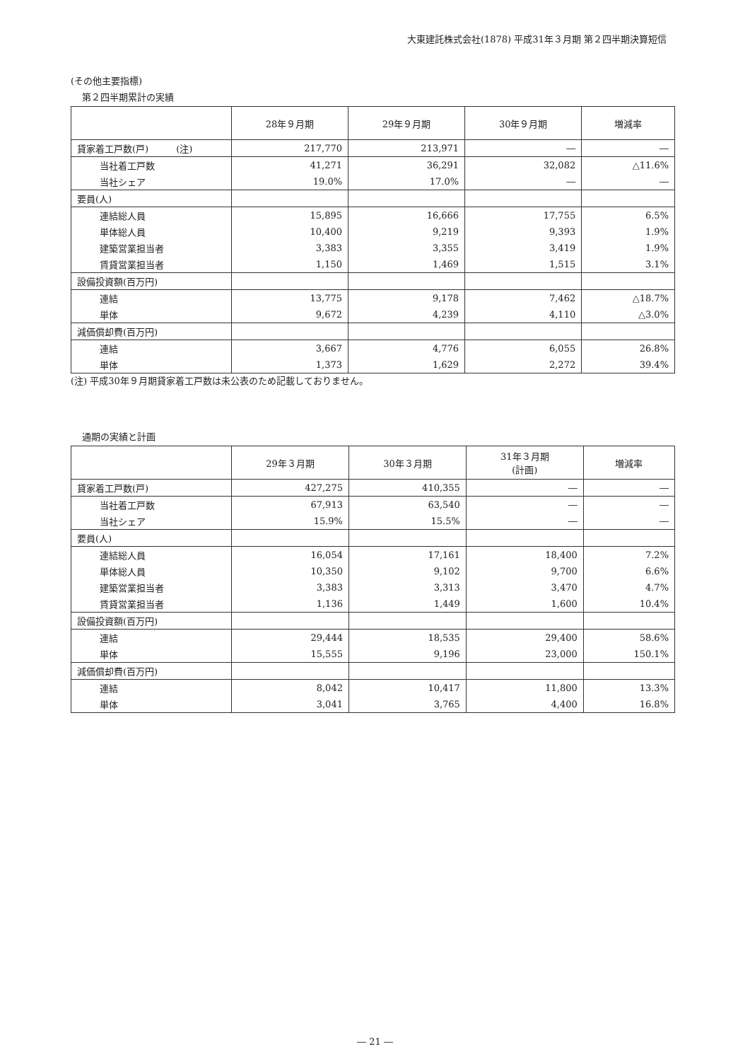大東建託株式会社(1878) 平成31年３月期 第２四半期決算短信
(その他主要指標)
第２四半期累計の実績
| | 28年９月期 | 29年９月期 | 30年９月期 | 増減率 |
| --- | --- | --- | --- | --- |
| 貸家着工戸数(戸) (注) | 217,770 | 213,971 | ― | ― |
| 当社着工戸数 | 41,271 | 36,291 | 32,082 | △11.6% |
| 当社シェア | 19.0% | 17.0% | ― | ― |
| 要員(人) | | | | |
| 連結総人員 | 15,895 | 16,666 | 17,755 | 6.5% |
| 単体総人員 | 10,400 | 9,219 | 9,393 | 1.9% |
| 建築営業担当者 | 3,383 | 3,355 | 3,419 | 1.9% |
| 賃貸営業担当者 | 1,150 | 1,469 | 1,515 | 3.1% |
| 設備投資額(百万円) | | | | |
| 連結 | 13,775 | 9,178 | 7,462 | △18.7% |
| 単体 | 9,672 | 4,239 | 4,110 | △3.0% |
| 減価償却費(百万円) | | | | |
| 連結 | 3,667 | 4,776 | 6,055 | 26.8% |
| 単体 | 1,373 | 1,629 | 2,272 | 39.4% |
(注) 平成30年９月期貸家着工戸数は未公表のため記載しておりません。
通期の実績と計画
| | 29年３月期 | 30年３月期 | 31年３月期 (計画) | 増減率 |
| --- | --- | --- | --- | --- |
| 貸家着工戸数(戸) | 427,275 | 410,355 | ― | ― |
| 当社着工戸数 | 67,913 | 63,540 | ― | ― |
| 当社シェア | 15.9% | 15.5% | ― | ― |
| 要員(人) | | | | |
| 連結総人員 | 16,054 | 17,161 | 18,400 | 7.2% |
| 単体総人員 | 10,350 | 9,102 | 9,700 | 6.6% |
| 建築営業担当者 | 3,383 | 3,313 | 3,470 | 4.7% |
| 賃貸営業担当者 | 1,136 | 1,449 | 1,600 | 10.4% |
| 設備投資額(百万円) | | | | |
| 連結 | 29,444 | 18,535 | 29,400 | 58.6% |
| 単体 | 15,555 | 9,196 | 23,000 | 150.1% |
| 減価償却費(百万円) | | | | |
| 連結 | 8,042 | 10,417 | 11,800 | 13.3% |
| 単体 | 3,041 | 3,765 | 4,400 | 16.8% |
― 21 ―